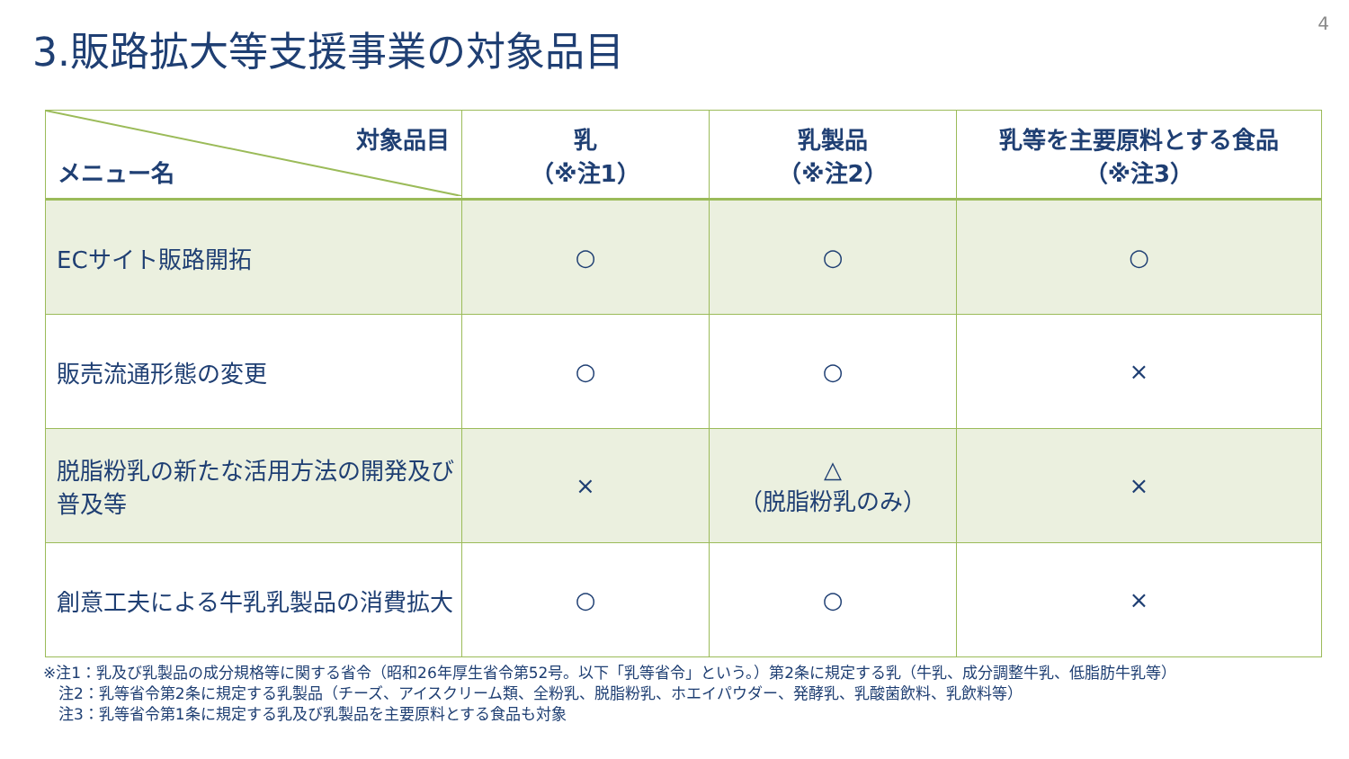4
3.販路拡大等支援事業の対象品目
| 対象品目 メニュー名 | 乳 （※注1） | 乳製品 （※注2） | 乳等を主要原料とする食品 （※注3） |
| --- | --- | --- | --- |
| ECサイト販路開拓 | ○ | ○ | ○ |
| 販売流通形態の変更 | ○ | ○ | × |
| 脱脂粉乳の新たな活用方法の開発及び普及等 | × | △ （脱脂粉乳のみ） | × |
| 創意工夫による牛乳乳製品の消費拡大 | ○ | ○ | × |
※注1：乳及び乳製品の成分規格等に関する省令（昭和26年厚生省令第52号。以下「乳等省令」という。）第2条に規定する乳（牛乳、成分調整牛乳、低脂肪牛乳等）
　注2：乳等省令第2条に規定する乳製品（チーズ、アイスクリーム類、全粉乳、脱脂粉乳、ホエイパウダー、発酵乳、乳酸菌飲料、乳飲料等）
　注3：乳等省令第1条に規定する乳及び乳製品を主要原料とする食品も対象